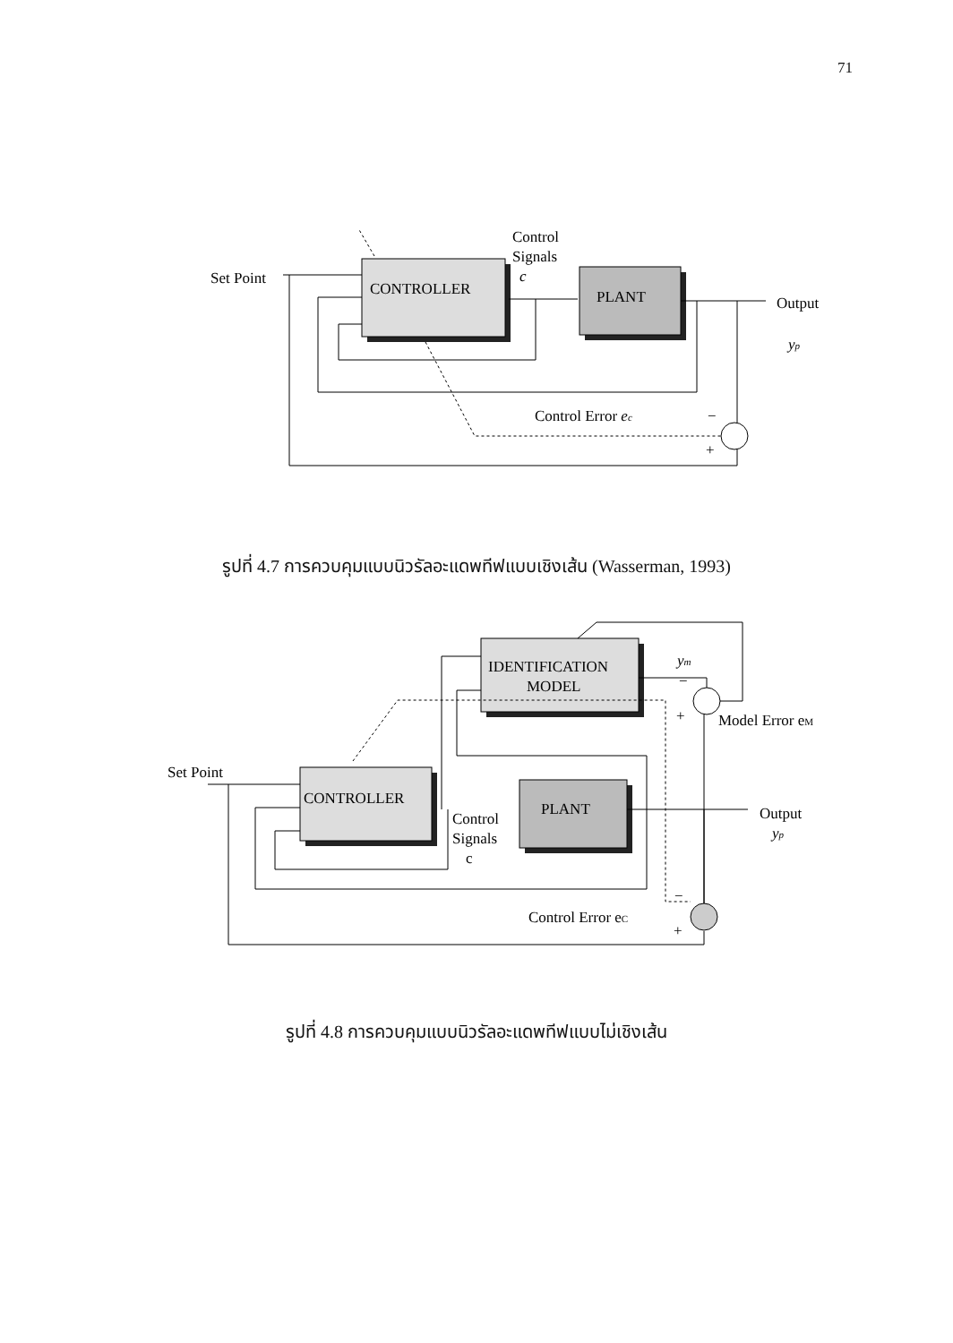71
CONTROLLER
PLANT
Set Point
Control
Signals
c
Output
yp
Control Error ec
−
+
รูปที่ 4.7 การควบคุมแบบนิวรัลอะแดพทีฟแบบเชิงเส้น (Wasserman, 1993)
IDENTIFICATION
MODEL
CONTROLLER
PLANT
Set Point
Control
Signals
c
Output
yp
ym
Model Error eM
Control Error eC
−
+
−
+
รูปที่ 4.8 การควบคุมแบบนิวรัลอะแดพทีฟแบบไม่เชิงเส้น